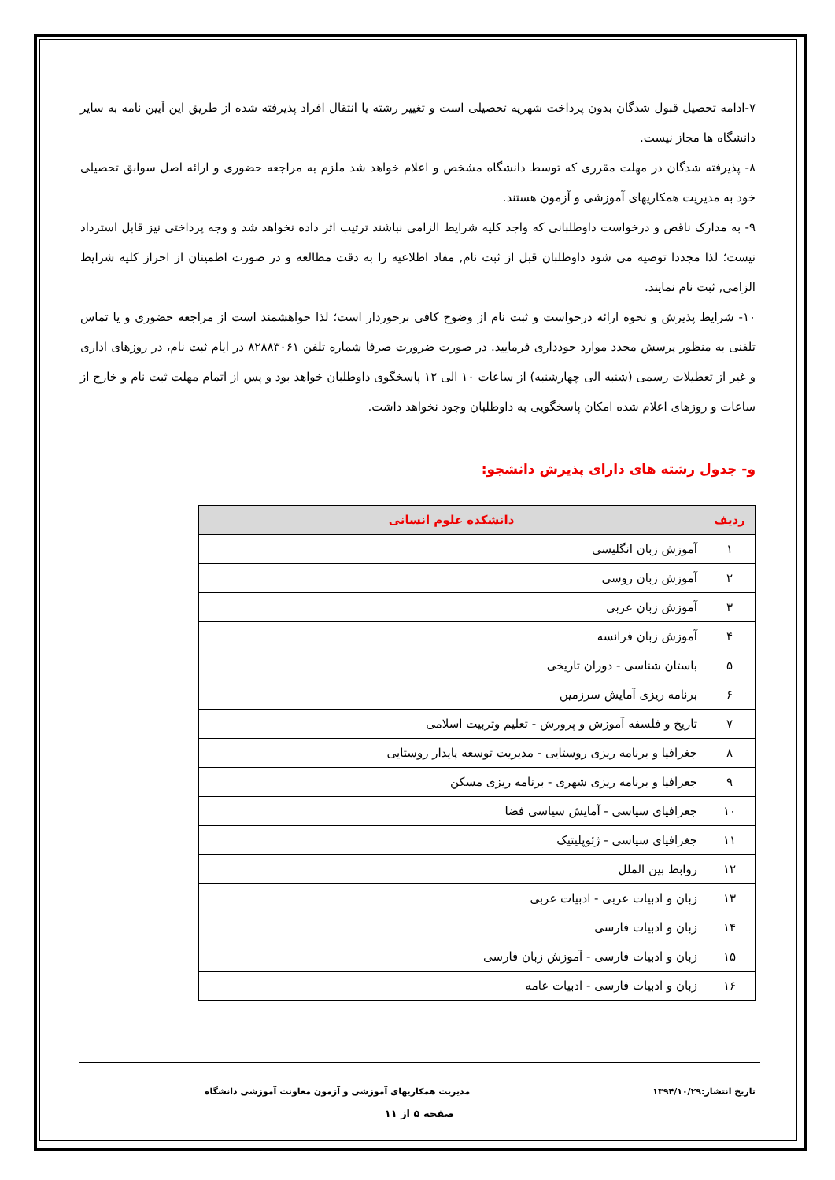۷-ادامه تحصیل قبول شدگان بدون پرداخت شهریه تحصیلی است و تغییر رشته یا انتقال افراد پذیرفته شده از طریق این آیین نامه به سایر دانشگاه ها مجاز نیست.
۸- پذیرفته شدگان در مهلت مقرری که توسط دانشگاه مشخص و اعلام خواهد شد ملزم به مراجعه حضوری و ارائه اصل سوابق تحصیلی خود به مدیریت همکاریهای آموزشی و آزمون هستند.
۹- به مدارک ناقص و درخواست داوطلبانی که واجد کلیه شرایط الزامی نباشند ترتیب اثر داده نخواهد شد و وجه پرداختی نیز قابل استرداد نیست؛ لذا مجددا توصیه می شود داوطلبان قبل از ثبت نام, مفاد اطلاعیه را به دقت مطالعه و در صورت اطمینان از احراز کلیه شرایط الزامی, ثبت نام نمایند.
۱۰- شرایط پذیرش و نحوه ارائه درخواست و ثبت نام از وضوح کافی برخوردار است؛ لذا خواهشمند است از مراجعه حضوری و یا تماس تلفنی به منظور پرسش مجدد موارد خودداری فرمایید. در صورت ضرورت صرفا شماره تلفن ۸۲۸۸۳۰۶۱ در ایام ثبت نام، در روزهای اداری و غیر از تعطیلات رسمی (شنبه الی چهارشنبه) از ساعات ۱۰ الی ۱۲ پاسخگوی داوطلبان خواهد بود و پس از اتمام مهلت ثبت نام و خارج از ساعات و روزهای اعلام شده امکان پاسخگویی به داوطلبان وجود نخواهد داشت.
و- جدول رشته های دارای پذیرش دانشجو:
| ردیف | دانشکده علوم انسانی |
| --- | --- |
| ۱ | آموزش زبان انگلیسی |
| ۲ | آموزش زبان روسی |
| ۳ | آموزش زبان عربی |
| ۴ | آموزش زبان فرانسه |
| ۵ | باستان شناسی - دوران تاریخی |
| ۶ | برنامه ریزی آمایش سرزمین |
| ۷ | تاریخ و فلسفه آموزش و پرورش - تعلیم وتربیت اسلامی |
| ۸ | جغرافیا و برنامه ریزی روستایی - مدیریت توسعه پایدار روستایی |
| ۹ | جغرافیا و برنامه ریزی شهری - برنامه ریزی مسکن |
| ۱۰ | جغرافیای سیاسی - آمایش سیاسی فضا |
| ۱۱ | جغرافیای سیاسی - ژئوپلیتیک |
| ۱۲ | روابط بین الملل |
| ۱۳ | زبان و ادبیات عربی - ادبیات عربی |
| ۱۴ | زبان و ادبیات فارسی |
| ۱۵ | زبان و ادبیات فارسی - آموزش زبان فارسی |
| ۱۶ | زبان و ادبیات فارسی - ادبیات عامه |
تاریخ انتشار:۱۳۹۴/۱۰/۲۹ مدیریت همکاریهای آموزشی و آزمون معاونت آموزشی دانشگاه
صفحه ۵ از ۱۱